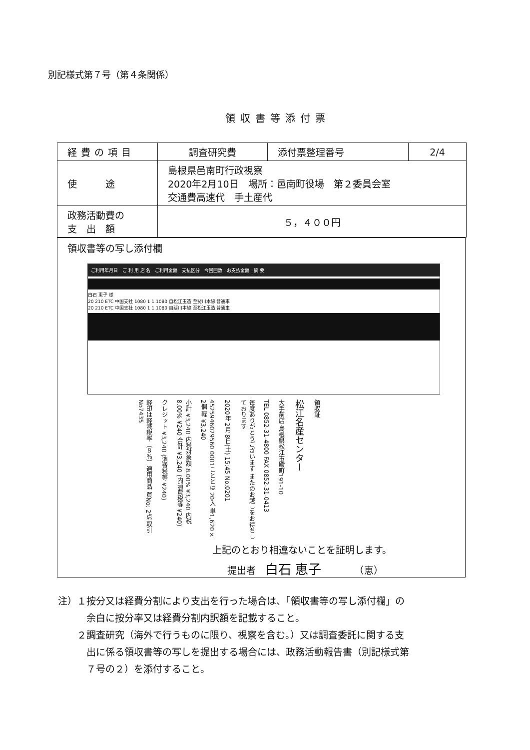別記様式第７号（第４条関係）
領収書等添付票
| 経費の項目 | 調査研究費 | 添付票整理番号 | 2/4 |
| 使 途 | 島根県邑南町行政視察 2020年2月10日 場所：邑南町役場 第２委員会室 交通費高速代 手土産代 | | |
| 政務活動費の 支 出 額 | ５，４００円 | | |
領収書等の写し添付欄
ご利用年月日　ご 利 用 店 名　ご利用金額　支払区分　今回回数　お支払金額　摘 要
白石 恵子 様
20 210 ETC 中国支社 1080 1 1 1080 自松江玉造 至斐川本線 普通車
20 210 ETC 中国支社 1080 1 1 1080 自斐川本線 至松江玉造 普通車
領収証
松江名産センター
大手前店 島根県松江市殿町191-10
TEL 0852-31-4800 FAX 0852-31-0413
毎度ありがとうございます またのお越しをお待ちしております
2020年 2月 8日(土) 15:45 No:0201
4525946079560 0001こととは 20入 単1,620× 2個 軽 ¥3,240
小計 ¥3,240 内税対象額 8.00% ¥3,240 内税 8.00% ¥240 合計 ¥3,240 (内消費税等 ¥240)
クレジット ¥3,240 (消費税等 ¥240)
軽印は軽減税率（８％）適用商品 買No: 2点 取引No7435
上記のとおり相違ないことを証明します。
提出者　白石 恵子　　　　（恵）
注）１按分又は経費分割により支出を行った場合は、「領収書等の写し添付欄」の
　　　余白に按分率又は経費分割内訳額を記載すること。
　　２調査研究（海外で行うものに限り、視察を含む。）又は調査委託に関する支
　　　出に係る領収書等の写しを提出する場合には、政務活動報告書（別記様式第
　　　７号の２）を添付すること。